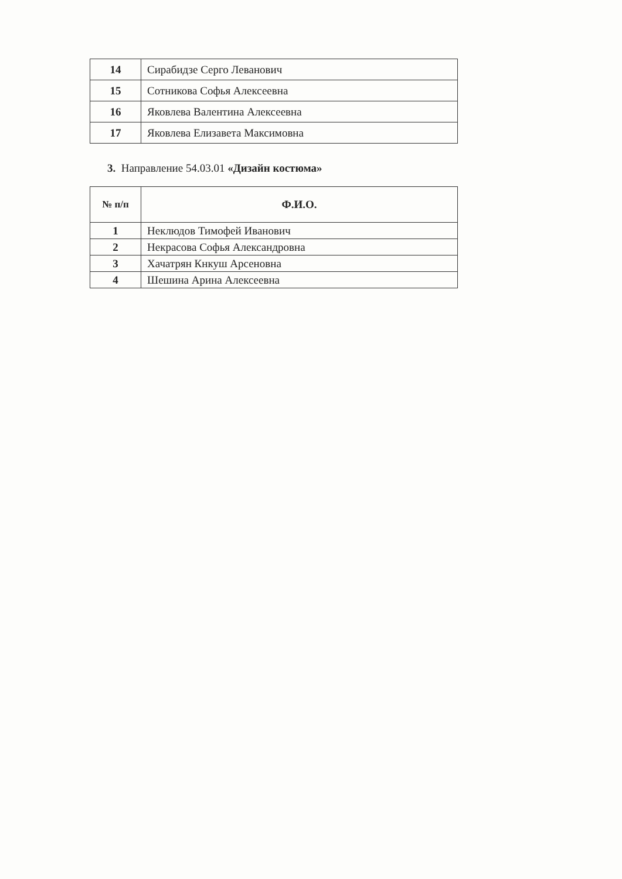| 14 | Сирабидзе Серго Леванович |
| 15 | Сотникова Софья Алексеевна |
| 16 | Яковлева Валентина Алексеевна |
| 17 | Яковлева Елизавета Максимовна |
3. Направление 54.03.01 «Дизайн костюма»
| № п/п | Ф.И.О. |
| --- | --- |
| 1 | Неклюдов Тимофей Иванович |
| 2 | Некрасова Софья Александровна |
| 3 | Хачатрян Кнкуш Арсеновна |
| 4 | Шешина Арина Алексеевна |